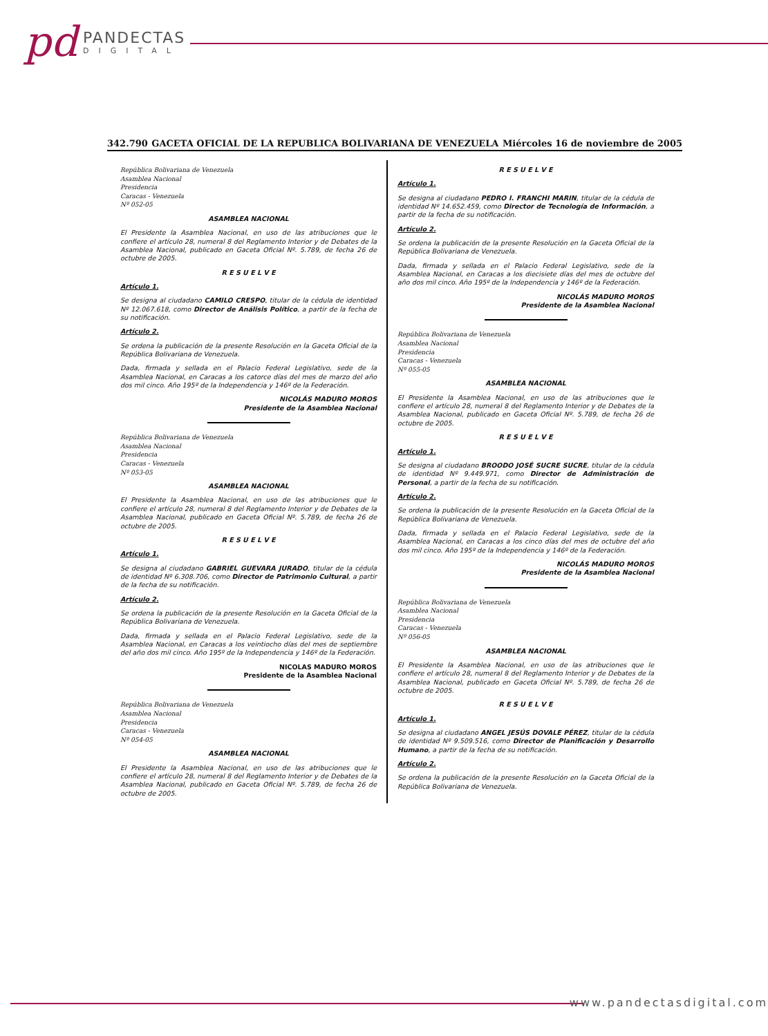pd PANDECTAS
DIGITAL
342.790 GACETA OFICIAL DE LA REPUBLICA BOLIVARIANA DE VENEZUELA Miércoles 16 de noviembre de 2005
República Bolivariana de Venezuela
Asamblea Nacional
Presidencia
Caracas - Venezuela
Nº 052-05
ASAMBLEA NACIONAL
El Presidente la Asamblea Nacional, en uso de las atribuciones que le confiere el artículo 28, numeral 8 del Reglamento Interior y de Debates de la Asamblea Nacional, publicado en Gaceta Oficial Nº. 5.789, de fecha 26 de octubre de 2005.
R E S U E L V E
Artículo 1.
Se designa al ciudadano CAMILO CRESPO, titular de la cédula de identidad Nº 12.067.618, como Director de Análisis Político, a partir de la fecha de su notificación.
Artículo 2.
Se ordena la publicación de la presente Resolución en la Gaceta Oficial de la República Bolivariana de Venezuela.
Dada, firmada y sellada en el Palacio Federal Legislativo, sede de la Asamblea Nacional, en Caracas a los catorce días del mes de marzo del año dos mil cinco. Año 195º de la Independencia y 146º de la Federación.
NICOLÁS MADURO MOROS
Presidente de la Asamblea Nacional
República Bolivariana de Venezuela
Asamblea Nacional
Presidencia
Caracas - Venezuela
Nº 053-05
ASAMBLEA NACIONAL
El Presidente la Asamblea Nacional, en uso de las atribuciones que le confiere el artículo 28, numeral 8 del Reglamento Interior y de Debates de la Asamblea Nacional, publicado en Gaceta Oficial Nº. 5.789, de fecha 26 de octubre de 2005.
R E S U E L V E
Artículo 1.
Se designa al ciudadano GABRIEL GUEVARA JURADO, titular de la cédula de identidad Nº 6.308.706, como Director de Patrimonio Cultural, a partir de la fecha de su notificación.
Artículo 2.
Se ordena la publicación de la presente Resolución en la Gaceta Oficial de la República Bolivariana de Venezuela.
Dada, firmada y sellada en el Palacio Federal Legislativo, sede de la Asamblea Nacional, en Caracas a los veintiocho días del mes de septiembre del año dos mil cinco. Año 195º de la Independencia y 146º de la Federación.
NICOLAS MADURO MOROS
Presidente de la Asamblea Nacional
República Bolivariana de Venezuela
Asamblea Nacional
Presidencia
Caracas - Venezuela
Nº 054-05
ASAMBLEA NACIONAL
El Presidente la Asamblea Nacional, en uso de las atribuciones que le confiere el artículo 28, numeral 8 del Reglamento Interior y de Debates de la Asamblea Nacional, publicado en Gaceta Oficial Nº. 5.789, de fecha 26 de octubre de 2005.
R E S U E L V E
Artículo 1.
Se designa al ciudadano PEDRO I. FRANCHI MARIN, titular de la cédula de identidad Nº 14.652.459, como Director de Tecnología de Información, a partir de la fecha de su notificación.
Artículo 2.
Se ordena la publicación de la presente Resolución en la Gaceta Oficial de la República Bolivariana de Venezuela.
Dada, firmada y sellada en el Palacio Federal Legislativo, sede de la Asamblea Nacional, en Caracas a los diecisiete días del mes de octubre del año dos mil cinco. Año 195º de la Independencia y 146º de la Federación.
NICOLÁS MADURO MOROS
Presidente de la Asamblea Nacional
República Bolivariana de Venezuela
Asamblea Nacional
Presidencia
Caracas - Venezuela
Nº 055-05
ASAMBLEA NACIONAL
El Presidente la Asamblea Nacional, en uso de las atribuciones que le confiere el artículo 28, numeral 8 del Reglamento Interior y de Debates de la Asamblea Nacional, publicado en Gaceta Oficial Nº. 5.789, de fecha 26 de octubre de 2005.
R E S U E L V E
Artículo 1.
Se designa al ciudadano BROODO JOSÉ SUCRE SUCRE, titular de la cédula de identidad Nº 9.449.971, como Director de Administración de Personal, a partir de la fecha de su notificación.
Artículo 2.
Se ordena la publicación de la presente Resolución en la Gaceta Oficial de la República Bolivariana de Venezuela.
Dada, firmada y sellada en el Palacio Federal Legislativo, sede de la Asamblea Nacional, en Caracas a los cinco días del mes de octubre del año dos mil cinco. Año 195º de la Independencia y 146º de la Federación.
NICOLÁS MADURO MOROS
Presidente de la Asamblea Nacional
República Bolivariana de Venezuela
Asamblea Nacional
Presidencia
Caracas - Venezuela
Nº 056-05
ASAMBLEA NACIONAL
El Presidente la Asamblea Nacional, en uso de las atribuciones que le confiere el artículo 28, numeral 8 del Reglamento Interior y de Debates de la Asamblea Nacional, publicado en Gaceta Oficial Nº. 5.789, de fecha 26 de octubre de 2005.
R E S U E L V E
Artículo 1.
Se designa al ciudadano ANGEL JESÚS DOVALE PÉREZ, titular de la cédula de identidad Nº 9.509.516, como Director de Planificación y Desarrollo Humano, a partir de la fecha de su notificación.
Artículo 2.
Se ordena la publicación de la presente Resolución en la Gaceta Oficial de la República Bolivariana de Venezuela.
www.pandectasdigital.com